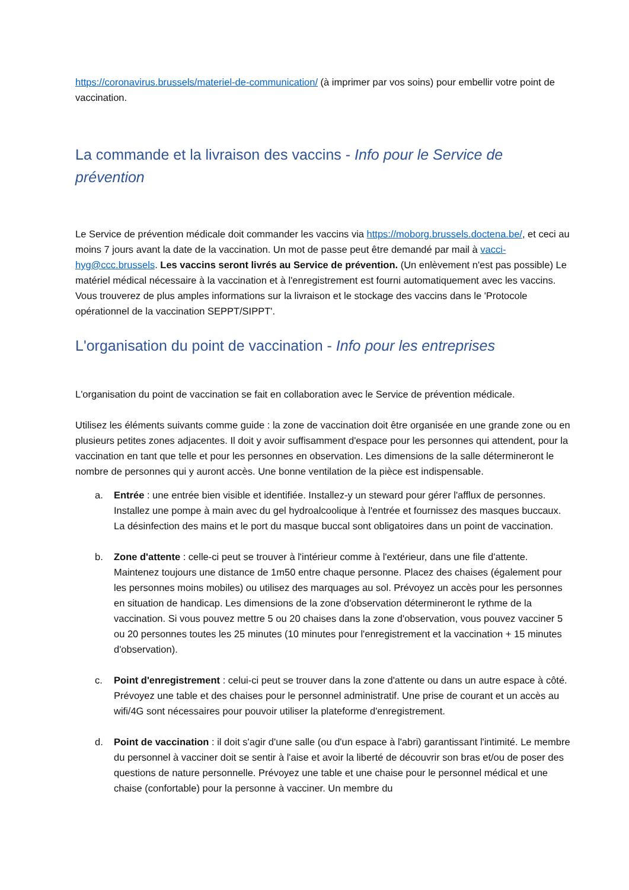https://coronavirus.brussels/materiel-de-communication/ (à imprimer par vos soins) pour embellir votre point de vaccination.
La commande et la livraison des vaccins - Info pour le Service de prévention
Le Service de prévention médicale doit commander les vaccins via https://moborg.brussels.doctena.be/, et ceci au moins 7 jours avant la date de la vaccination. Un mot de passe peut être demandé par mail à vacci-hyg@ccc.brussels. Les vaccins seront livrés au Service de prévention. (Un enlèvement n'est pas possible) Le matériel médical nécessaire à la vaccination et à l'enregistrement est fourni automatiquement avec les vaccins. Vous trouverez de plus amples informations sur la livraison et le stockage des vaccins dans le 'Protocole opérationnel de la vaccination SEPPT/SIPPT'.
L'organisation du point de vaccination - Info pour les entreprises
L'organisation du point de vaccination se fait en collaboration avec le Service de prévention médicale.
Utilisez les éléments suivants comme guide : la zone de vaccination doit être organisée en une grande zone ou en plusieurs petites zones adjacentes. Il doit y avoir suffisamment d'espace pour les personnes qui attendent, pour la vaccination en tant que telle et pour les personnes en observation. Les dimensions de la salle détermineront le nombre de personnes qui y auront accès. Une bonne ventilation de la pièce est indispensable.
a. Entrée : une entrée bien visible et identifiée. Installez-y un steward pour gérer l'afflux de personnes. Installez une pompe à main avec du gel hydroalcoolique à l'entrée et fournissez des masques buccaux. La désinfection des mains et le port du masque buccal sont obligatoires dans un point de vaccination.
b. Zone d'attente : celle-ci peut se trouver à l'intérieur comme à l'extérieur, dans une file d'attente. Maintenez toujours une distance de 1m50 entre chaque personne. Placez des chaises (également pour les personnes moins mobiles) ou utilisez des marquages au sol. Prévoyez un accès pour les personnes en situation de handicap. Les dimensions de la zone d'observation détermineront le rythme de la vaccination. Si vous pouvez mettre 5 ou 20 chaises dans la zone d'observation, vous pouvez vacciner 5 ou 20 personnes toutes les 25 minutes (10 minutes pour l'enregistrement et la vaccination + 15 minutes d'observation).
c. Point d'enregistrement : celui-ci peut se trouver dans la zone d'attente ou dans un autre espace à côté. Prévoyez une table et des chaises pour le personnel administratif. Une prise de courant et un accès au wifi/4G sont nécessaires pour pouvoir utiliser la plateforme d'enregistrement.
d. Point de vaccination : il doit s'agir d'une salle (ou d'un espace à l'abri) garantissant l'intimité. Le membre du personnel à vacciner doit se sentir à l'aise et avoir la liberté de découvrir son bras et/ou de poser des questions de nature personnelle. Prévoyez une table et une chaise pour le personnel médical et une chaise (confortable) pour la personne à vacciner. Un membre du